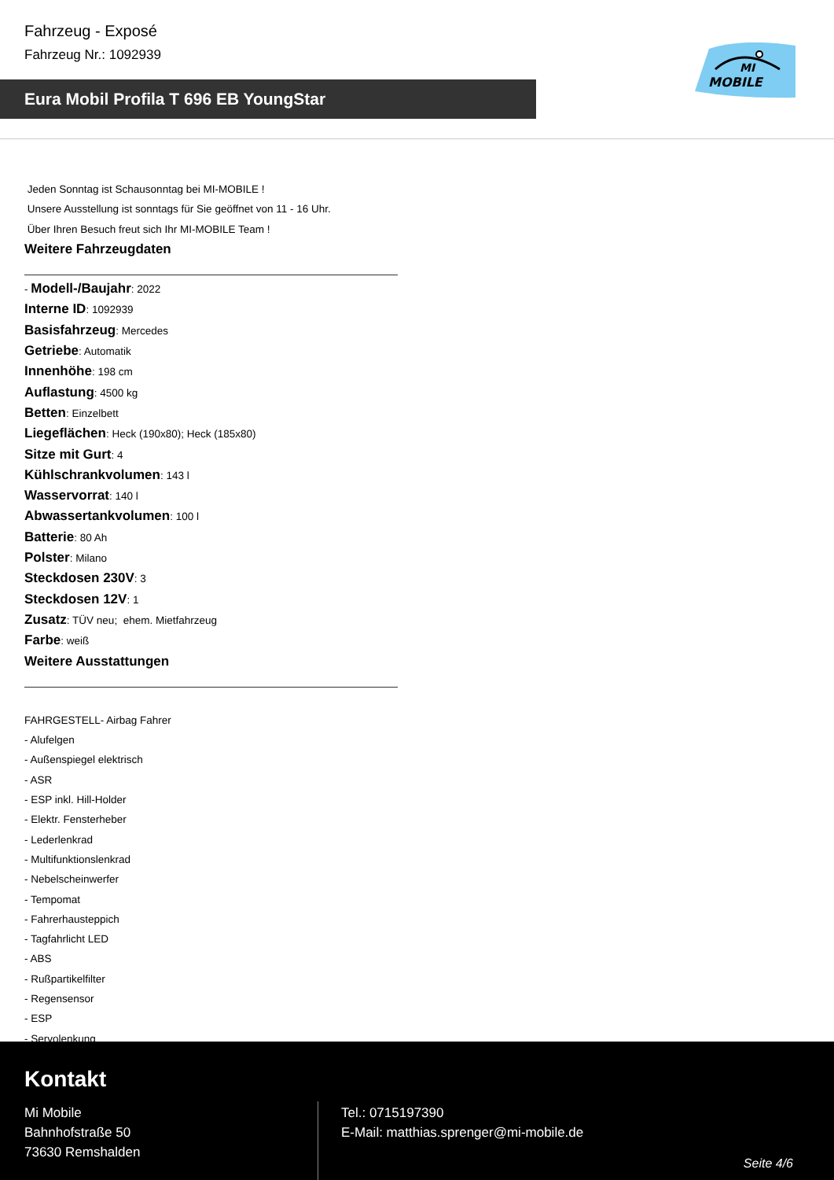Fahrzeug - Exposé
Fahrzeug Nr.: 1092939
Eura Mobil Profila T 696 EB YoungStar
MI
MOBILE
Jeden Sonntag ist Schausonntag bei MI-MOBILE !
Unsere Ausstellung ist sonntags für Sie geöffnet von 11 - 16 Uhr.
Über Ihren Besuch freut sich Ihr MI-MOBILE Team !
Weitere Fahrzeugdaten
- Modell-/Baujahr: 2022
Interne ID: 1092939
Basisfahrzeug: Mercedes
Getriebe: Automatik
Innenhöhe: 198 cm
Auflastung: 4500 kg
Betten: Einzelbett
Liegeflächen: Heck (190x80); Heck (185x80)
Sitze mit Gurt: 4
Kühlschrankvolumen: 143 l
Wasservorrat: 140 l
Abwassertankvolumen: 100 l
Batterie: 80 Ah
Polster: Milano
Steckdosen 230V: 3
Steckdosen 12V: 1
Zusatz: TÜV neu; ehem. Mietfahrzeug
Farbe: weiß
Weitere Ausstattungen
FAHRGESTELL- Airbag Fahrer
- Alufelgen
- Außenspiegel elektrisch
- ASR
- ESP inkl. Hill-Holder
- Elektr. Fensterheber
- Lederlenkrad
- Multifunktionslenkrad
- Nebelscheinwerfer
- Tempomat
- Fahrerhausteppich
- Tagfahrlicht LED
- ABS
- Rußpartikelfilter
- Regensensor
- ESP
- Servolenkung
Kontakt
Mi Mobile
Bahnhofstraße 50
73630 Remshalden
Tel.: 0715197390
E-Mail: matthias.sprenger@mi-mobile.de
Seite 4/6